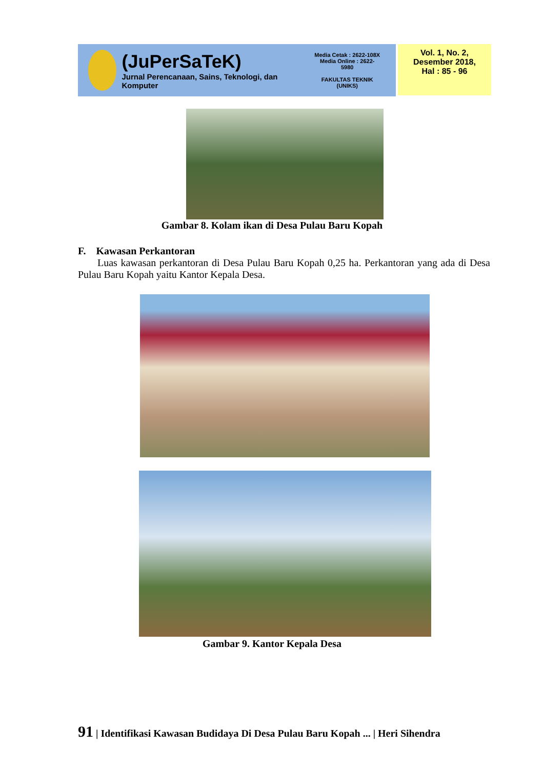(JuPerSaTeK)
Jurnal Perencanaan, Sains, Teknologi, dan Komputer
Media Cetak : 2622-108X
Media Online : 2622-5980
FAKULTAS TEKNIK
(UNIKS)
Vol. 1, No. 2,
Desember 2018,
Hal : 85 - 96
Gambar 8. Kolam ikan di Desa Pulau Baru Kopah
F. Kawasan Perkantoran
Luas kawasan perkantoran di Desa Pulau Baru Kopah 0,25 ha. Perkantoran yang ada di Desa Pulau Baru Kopah yaitu Kantor Kepala Desa.
Gambar 9. Kantor Kepala Desa
91 | Identifikasi Kawasan Budidaya Di Desa Pulau Baru Kopah ... | Heri Sihendra